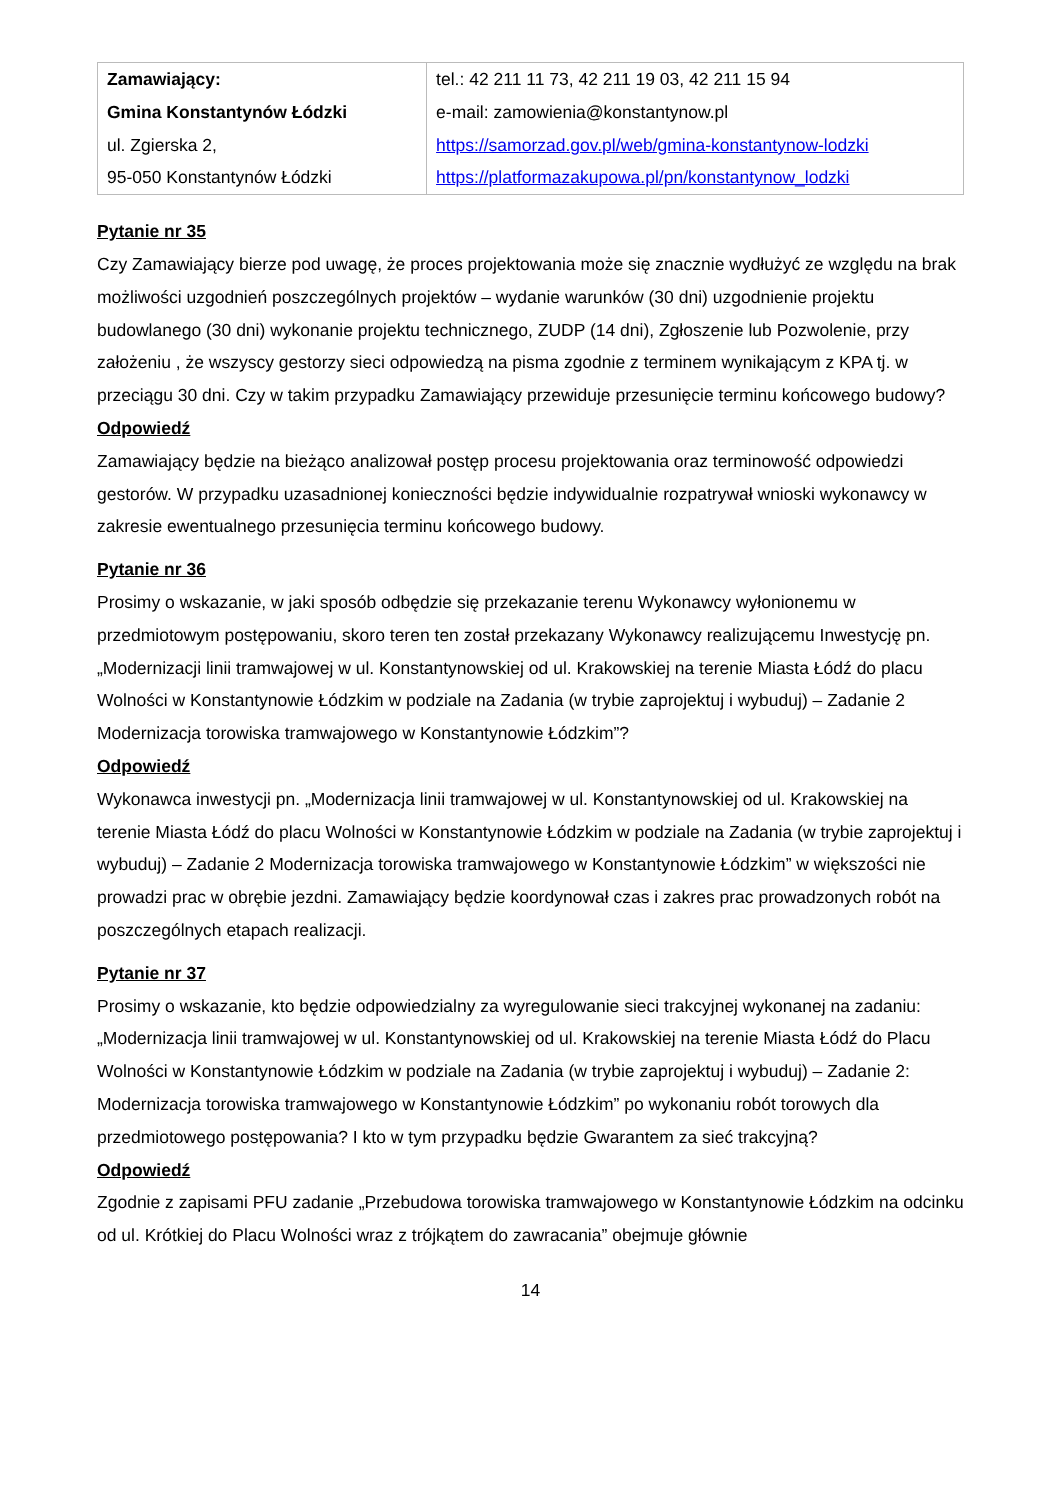| Zamawiający: Gmina Konstantynów Łódzki ul. Zgierska 2, 95-050 Konstantynów Łódzki | tel.: 42 211 11 73, 42 211 19 03, 42 211 15 94 e-mail: zamowienia@konstantynow.pl https://samorzad.gov.pl/web/gmina-konstantynow-lodzki https://platformazakupowa.pl/pn/konstantynow_lodzki |
Pytanie nr 35
Czy Zamawiający bierze pod uwagę, że proces projektowania może się znacznie wydłużyć ze względu na brak możliwości uzgodnień poszczególnych projektów – wydanie warunków (30 dni) uzgodnienie projektu budowlanego (30 dni) wykonanie projektu technicznego, ZUDP (14 dni), Zgłoszenie lub Pozwolenie, przy założeniu , że wszyscy gestorzy sieci odpowiedzą na pisma zgodnie z terminem wynikającym z KPA tj. w przeciągu 30 dni. Czy w takim przypadku Zamawiający przewiduje przesunięcie terminu końcowego budowy?
Odpowiedź
Zamawiający będzie na bieżąco analizował postęp procesu projektowania oraz terminowość odpowiedzi gestorów. W przypadku uzasadnionej konieczności będzie indywidualnie rozpatrywał wnioski wykonawcy w zakresie ewentualnego przesunięcia terminu końcowego budowy.
Pytanie nr 36
Prosimy o wskazanie, w jaki sposób odbędzie się przekazanie terenu Wykonawcy wyłonionemu w przedmiotowym postępowaniu, skoro teren ten został przekazany Wykonawcy realizującemu Inwestycję pn. „Modernizacji linii tramwajowej w ul. Konstantynowskiej od ul. Krakowskiej na terenie Miasta Łódź do placu Wolności w Konstantynowie Łódzkim w podziale na Zadania (w trybie zaprojektuj i wybuduj) – Zadanie 2 Modernizacja torowiska tramwajowego w Konstantynowie Łódzkim”?
Odpowiedź
Wykonawca inwestycji pn. „Modernizacja linii tramwajowej w ul. Konstantynowskiej od ul. Krakowskiej na terenie Miasta Łódź do placu Wolności w Konstantynowie Łódzkim w podziale na Zadania (w trybie zaprojektuj i wybuduj) – Zadanie 2 Modernizacja torowiska tramwajowego w Konstantynowie Łódzkim” w większości nie prowadzi prac w obrębie jezdni. Zamawiający będzie koordynował czas i zakres prac prowadzonych robót na poszczególnych etapach realizacji.
Pytanie nr 37
Prosimy o wskazanie, kto będzie odpowiedzialny za wyregulowanie sieci trakcyjnej wykonanej na zadaniu: „Modernizacja linii tramwajowej w ul. Konstantynowskiej od ul. Krakowskiej na terenie Miasta Łódź do Placu Wolności w Konstantynowie Łódzkim w podziale na Zadania (w trybie zaprojektuj i wybuduj) – Zadanie 2: Modernizacja torowiska tramwajowego w Konstantynowie Łódzkim” po wykonaniu robót torowych dla przedmiotowego postępowania? I kto w tym przypadku będzie Gwarantem za sieć trakcyjną?
Odpowiedź
Zgodnie z zapisami PFU zadanie „Przebudowa torowiska tramwajowego w Konstantynowie Łódzkim na odcinku od ul. Krótkiej do Placu Wolności wraz z trójkątem do zawracania” obejmuje głównie
14